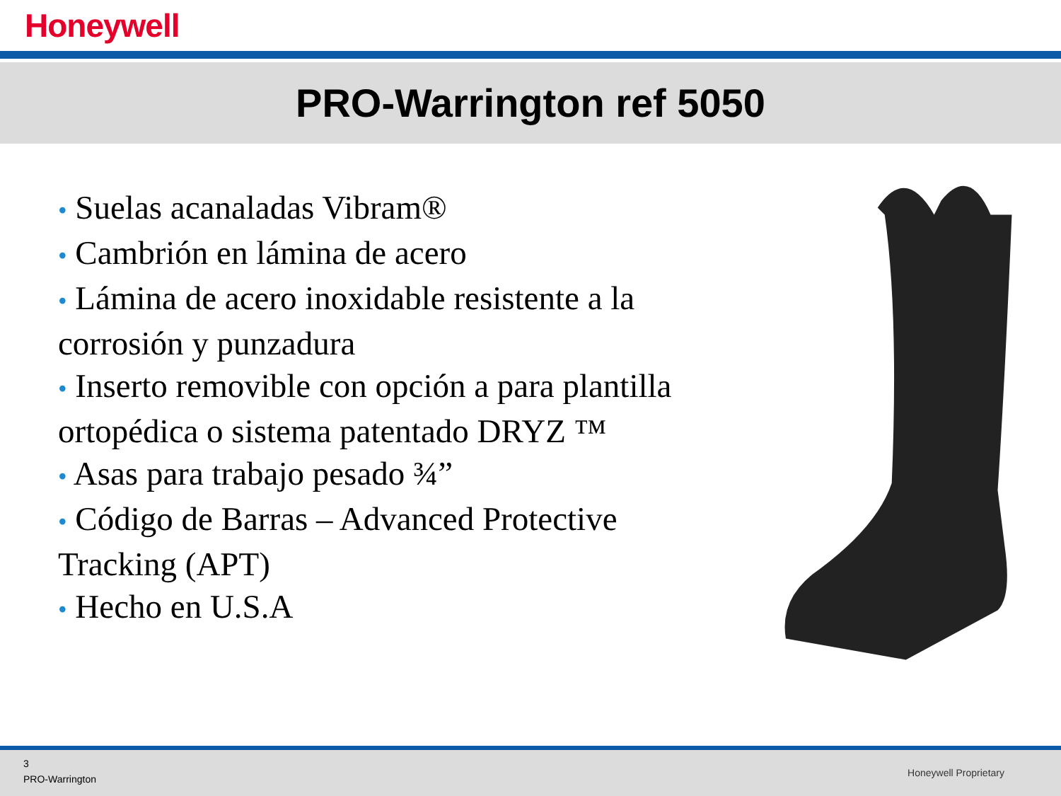Honeywell
PRO-Warrington ref 5050
• Suelas acanaladas Vibram®
• Cambrión en lámina de acero
• Lámina de acero inoxidable resistente a la corrosión y punzadura
• Inserto removible con opción a para plantilla ortopédica o sistema patentado DRYZ ™
• Asas para trabajo pesado ¾”
• Código de Barras – Advanced Protective Tracking (APT)
• Hecho en U.S.A
3
PRO-Warrington
Honeywell Proprietary